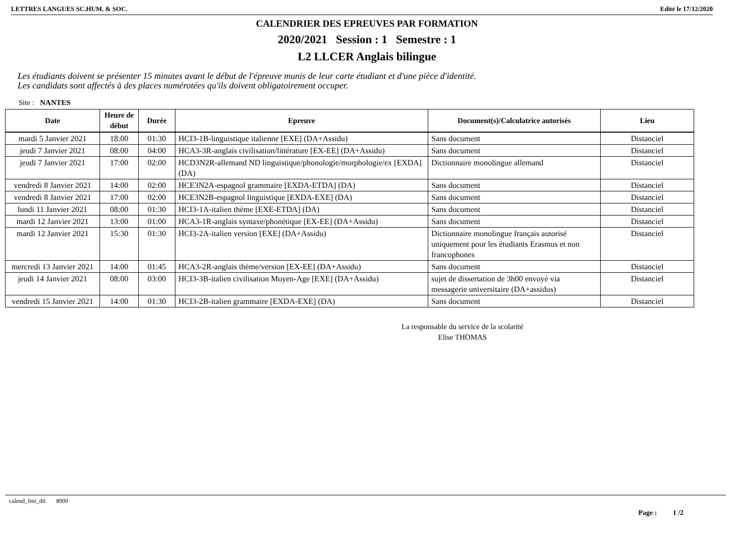LETTRES LANGUES SC.HUM. & SOC. Edité le 17/12/2020
CALENDRIER DES EPREUVES PAR FORMATION
2020/2021 Session : 1 Semestre : 1
L2 LLCER Anglais bilingue
Les étudiants doivent se présenter 15 minutes avant le début de l'épreuve munis de leur carte étudiant et d'une pièce d'identité.
Les candidats sont affectés à des places numérotées qu'ils doivent obligatoirement occuper.
Site : NANTES
| Date | Heure de début | Durée | Epreuve | Document(s)/Calculatrice autorisés | Lieu |
| --- | --- | --- | --- | --- | --- |
| mardi 5 Janvier 2021 | 18:00 | 01:30 | HCI3-1B-linguistique italienne [EXE] (DA+Assidu) | Sans document | Distanciel |
| jeudi 7 Janvier 2021 | 08:00 | 04:00 | HCA3-3R-anglais civilisation/littérature [EX-EE] (DA+Assidu) | Sans document | Distanciel |
| jeudi 7 Janvier 2021 | 17:00 | 02:00 | HCD3N2R-allemand ND linguistique/phonologie/morphologie/ex [EXDA] (DA) | Dictionnaire monolingue allemand | Distanciel |
| vendredi 8 Janvier 2021 | 14:00 | 02:00 | HCE3N2A-espagnol grammaire [EXDA-ETDA] (DA) | Sans document | Distanciel |
| vendredi 8 Janvier 2021 | 17:00 | 02:00 | HCE3N2B-espagnol linguistique [EXDA-EXE] (DA) | Sans document | Distanciel |
| lundi 11 Janvier 2021 | 08:00 | 01:30 | HCI3-1A-italien thème [EXE-ETDA] (DA) | Sans document | Distanciel |
| mardi 12 Janvier 2021 | 13:00 | 01:00 | HCA3-1R-anglais syntaxe/phonétique [EX-EE] (DA+Assidu) | Sans document | Distanciel |
| mardi 12 Janvier 2021 | 15:30 | 01:30 | HCI3-2A-italien version [EXE] (DA+Assidu) | Dictionnaire monolingue français autorisé uniquement pour les étudiants Erasmus et non francophones | Distanciel |
| mercredi 13 Janvier 2021 | 14:00 | 01:45 | HCA3-2R-anglais thème/version [EX-EE] (DA+Assidu) | Sans document | Distanciel |
| jeudi 14 Janvier 2021 | 08:00 | 03:00 | HCI3-3B-italien civilisation Moyen-Age [EXE] (DA+Assidu) | sujet de dissertation de 3h00 envoyé via messagerie universitaire (DA+assidus) | Distanciel |
| vendredi 15 Janvier 2021 | 14:00 | 01:30 | HCI3-2B-italien grammaire [EXDA-EXE] (DA) | Sans document | Distanciel |
La responsable du service de la scolarité
Elise THOMAS
calend_fmt_dtl 8000
Page : 1 /2